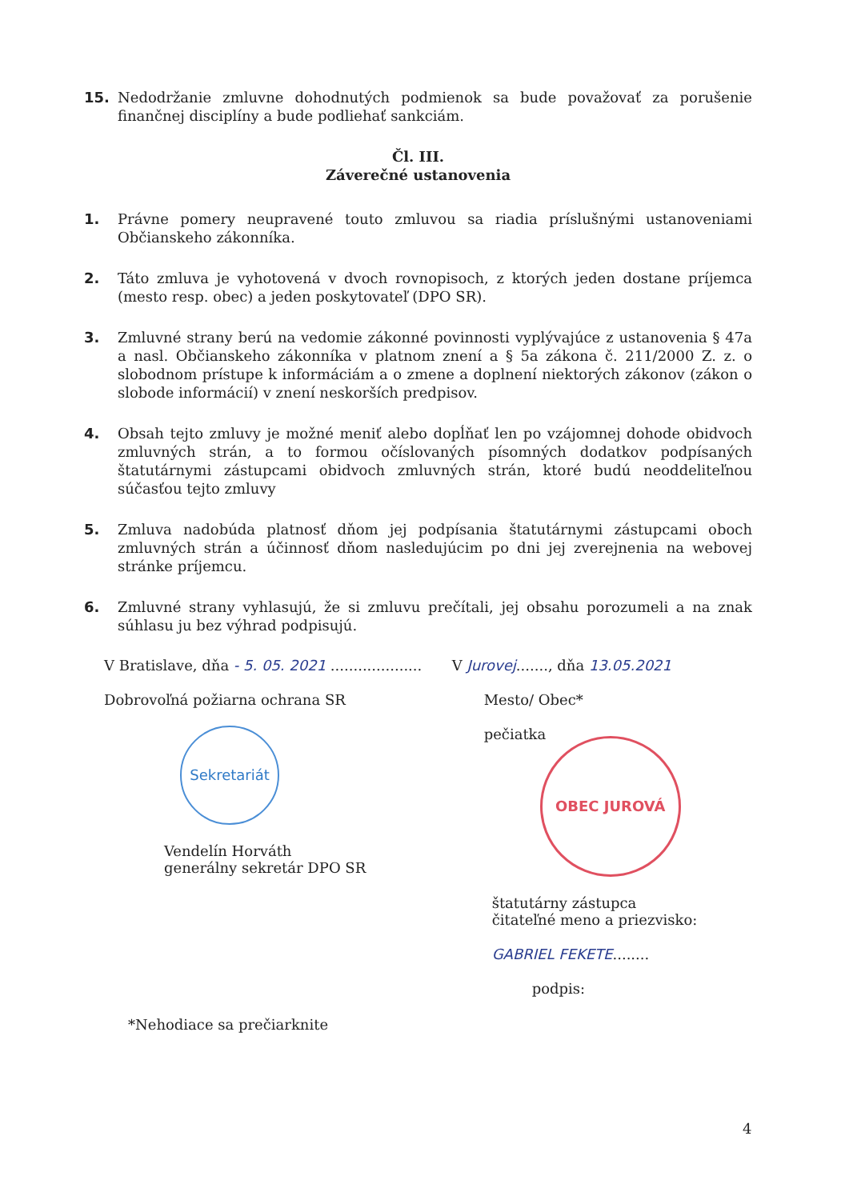15. Nedodržanie zmluvne dohodnutých podmienok sa bude považovať za porušenie finančnej disciplíny a bude podliehať sankciám.
Čl. III.
Záverečné ustanovenia
1. Právne pomery neupravené touto zmluvou sa riadia príslušnými ustanoveniami Občianskeho zákonníka.
2. Táto zmluva je vyhotovená v dvoch rovnopisoch, z ktorých jeden dostane príjemca (mesto resp. obec) a jeden poskytovateľ (DPO SR).
3. Zmluvné strany berú na vedomie zákonné povinnosti vyplývajúce z ustanovenia § 47a a nasl. Občianskeho zákonníka v platnom znení a § 5a zákona č. 211/2000 Z. z. o slobodnom prístupe k informáciám a o zmene a doplnení niektorých zákonov (zákon o slobode informácií) v znení neskorších predpisov.
4. Obsah tejto zmluvy je možné meniť alebo dopĺňať len po vzájomnej dohode obidvoch zmluvných strán, a to formou očíslovaných písomných dodatkov podpísaných štatutárnymi zástupcami obidvoch zmluvných strán, ktoré budú neoddeliteľnou súčasťou tejto zmluvy
5. Zmluva nadobúda platnosť dňom jej podpísania štatutárnymi zástupcami oboch zmluvných strán a účinnosť dňom nasledujúcim po dni jej zverejnenia na webovej stránke príjemcu.
6. Zmluvné strany vyhlasujú, že si zmluvu prečítali, jej obsahu porozumeli a na znak súhlasu ju bez výhrad podpisujú.
V Bratislave, dňa - 5. 05. 2021 ....................
Dobrovoľná požiarna ochrana SR
Sekretariát
Vendelín Horváth
generálny sekretár DPO SR
V Jurovej......., dňa 13.05.2021
Mesto/ Obec*
pečiatka
OBEC JUROVÁ
štatutárny zástupca
čitateľné meno a priezvisko:
GABRIEL FEKETE........
podpis:
*Nehodiace sa prečiarknite
4